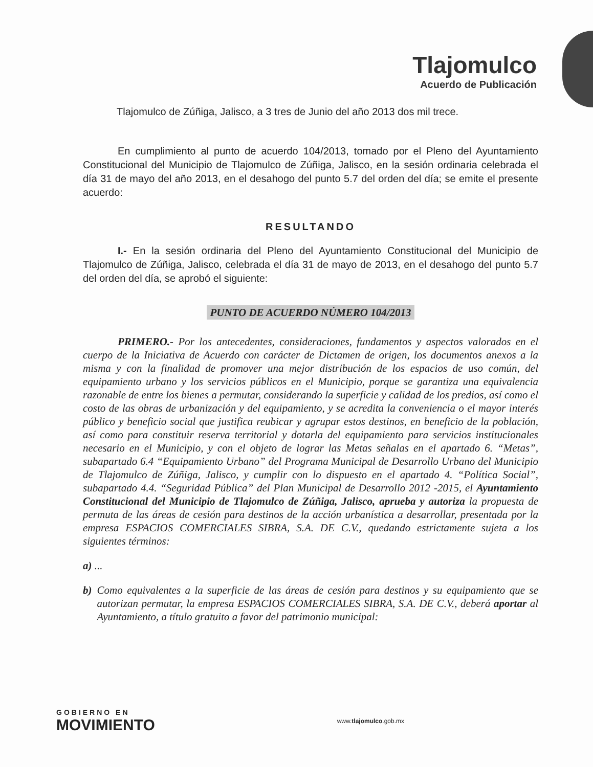Tlajomulco
Acuerdo de Publicación
Tlajomulco de Zúñiga, Jalisco, a 3 tres de Junio del año 2013 dos mil trece.
En cumplimiento al punto de acuerdo 104/2013, tomado por el Pleno del Ayuntamiento Constitucional del Municipio de Tlajomulco de Zúñiga, Jalisco, en la sesión ordinaria celebrada el día 31 de mayo del año 2013, en el desahogo del punto 5.7 del orden del día; se emite el presente acuerdo:
RESULTANDO
I.- En la sesión ordinaria del Pleno del Ayuntamiento Constitucional del Municipio de Tlajomulco de Zúñiga, Jalisco, celebrada el día 31 de mayo de 2013, en el desahogo del punto 5.7 del orden del día, se aprobó el siguiente:
PUNTO DE ACUERDO NÚMERO 104/2013
PRIMERO.- Por los antecedentes, consideraciones, fundamentos y aspectos valorados en el cuerpo de la Iniciativa de Acuerdo con carácter de Dictamen de origen, los documentos anexos a la misma y con la finalidad de promover una mejor distribución de los espacios de uso común, del equipamiento urbano y los servicios públicos en el Municipio, porque se garantiza una equivalencia razonable de entre los bienes a permutar, considerando la superficie y calidad de los predios, así como el costo de las obras de urbanización y del equipamiento, y se acredita la conveniencia o el mayor interés público y beneficio social que justifica reubicar y agrupar estos destinos, en beneficio de la población, así como para constituir reserva territorial y dotarla del equipamiento para servicios institucionales necesario en el Municipio, y con el objeto de lograr las Metas señalas en el apartado 6. “Metas”, subapartado 6.4 “Equipamiento Urbano” del Programa Municipal de Desarrollo Urbano del Municipio de Tlajomulco de Zúñiga, Jalisco, y cumplir con lo dispuesto en el apartado 4. “Política Social”, subapartado 4.4. “Seguridad Pública” del Plan Municipal de Desarrollo 2012 -2015, el Ayuntamiento Constitucional del Municipio de Tlajomulco de Zúñiga, Jalisco, aprueba y autoriza la propuesta de permuta de las áreas de cesión para destinos de la acción urbanística a desarrollar, presentada por la empresa ESPACIOS COMERCIALES SIBRA, S.A. DE C.V., quedando estrictamente sujeta a los siguientes términos:
a) ...
b) Como equivalentes a la superficie de las áreas de cesión para destinos y su equipamiento que se autorizan permutar, la empresa ESPACIOS COMERCIALES SIBRA, S.A. DE C.V., deberá aportar al Ayuntamiento, a título gratuito a favor del patrimonio municipal:
GOBIERNO EN
MOVIMIENTO
www.tlajomulco.gob.mx